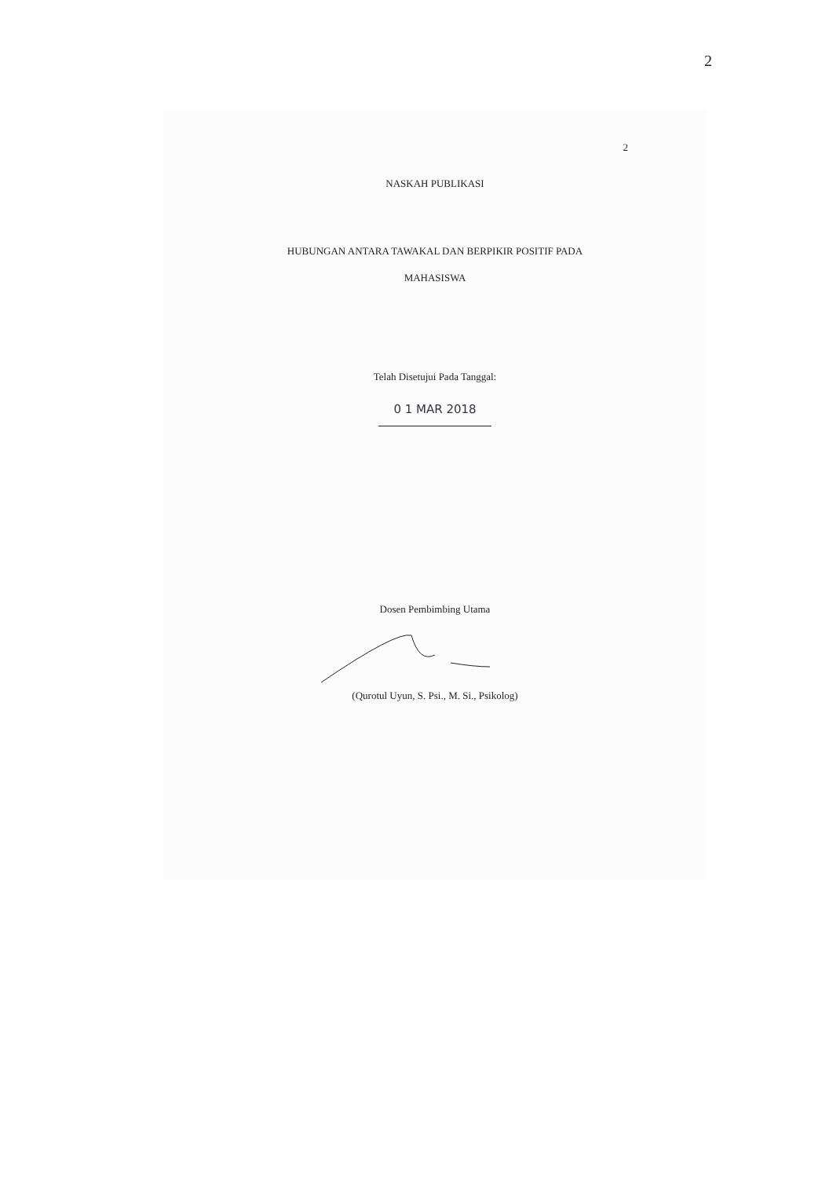2
2
NASKAH PUBLIKASI
HUBUNGAN ANTARA TAWAKAL DAN BERPIKIR POSITIF PADA
MAHASISWA
Telah Disetujui Pada Tanggal:
0 1 MAR 2018
Dosen Pembimbing Utama
(Qurotul Uyun, S. Psi., M. Si., Psikolog)